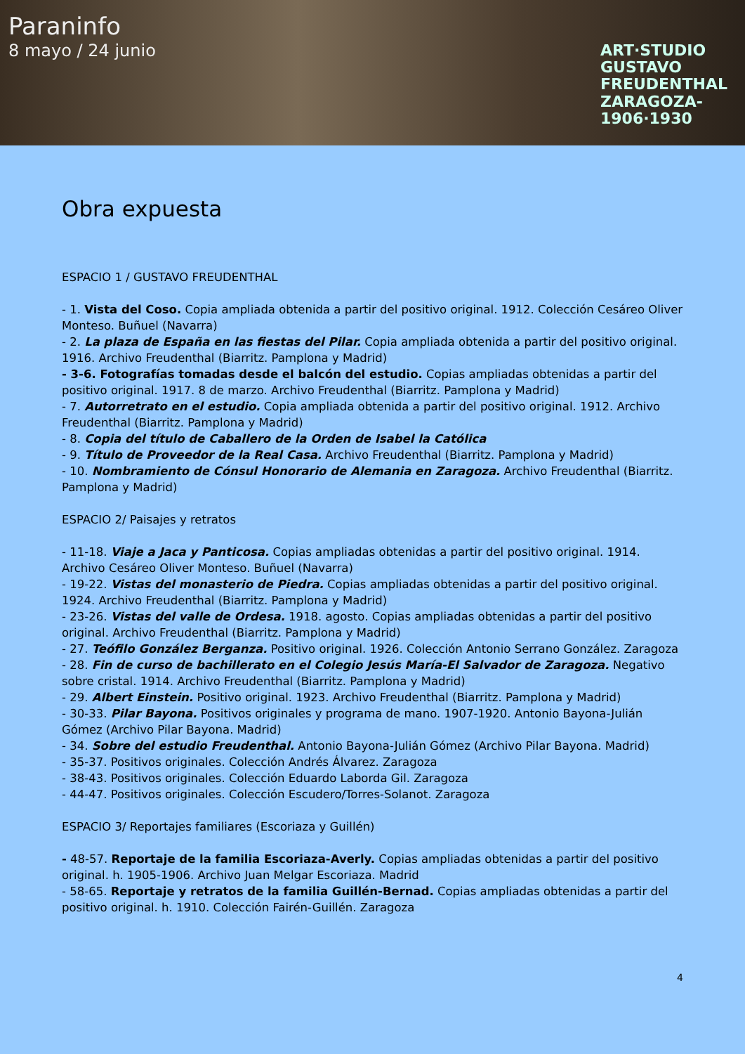Paraninfo
8 mayo / 24 junio
ART·STUDIO
GUSTAVO
FREUDENTHAL
ZARAGOZA-
1906·1930
Obra expuesta
ESPACIO 1 / GUSTAVO FREUDENTHAL
- 1. Vista del Coso. Copia ampliada obtenida a partir del positivo original. 1912. Colección Cesáreo Oliver Monteso. Buñuel (Navarra)
- 2. La plaza de España en las fiestas del Pilar. Copia ampliada obtenida a partir del positivo original. 1916. Archivo Freudenthal (Biarritz. Pamplona y Madrid)
- 3-6. Fotografías tomadas desde el balcón del estudio. Copias ampliadas obtenidas a partir del positivo original. 1917. 8 de marzo. Archivo Freudenthal (Biarritz. Pamplona y Madrid)
- 7. Autorretrato en el estudio. Copia ampliada obtenida a partir del positivo original. 1912. Archivo Freudenthal (Biarritz. Pamplona y Madrid)
- 8. Copia del título de Caballero de la Orden de Isabel la Católica
- 9. Título de Proveedor de la Real Casa. Archivo Freudenthal (Biarritz. Pamplona y Madrid)
- 10. Nombramiento de Cónsul Honorario de Alemania en Zaragoza. Archivo Freudenthal (Biarritz. Pamplona y Madrid)
ESPACIO 2/ Paisajes y retratos
- 11-18. Viaje a Jaca y Panticosa. Copias ampliadas obtenidas a partir del positivo original. 1914. Archivo Cesáreo Oliver Monteso. Buñuel (Navarra)
- 19-22. Vistas del monasterio de Piedra. Copias ampliadas obtenidas a partir del positivo original. 1924. Archivo Freudenthal (Biarritz. Pamplona y Madrid)
- 23-26. Vistas del valle de Ordesa. 1918. agosto. Copias ampliadas obtenidas a partir del positivo original. Archivo Freudenthal (Biarritz. Pamplona y Madrid)
- 27. Teófilo González Berganza. Positivo original. 1926. Colección Antonio Serrano González. Zaragoza
- 28. Fin de curso de bachillerato en el Colegio Jesús María-El Salvador de Zaragoza. Negativo sobre cristal. 1914. Archivo Freudenthal (Biarritz. Pamplona y Madrid)
- 29. Albert Einstein. Positivo original. 1923. Archivo Freudenthal (Biarritz. Pamplona y Madrid)
- 30-33. Pilar Bayona. Positivos originales y programa de mano. 1907-1920. Antonio Bayona-Julián Gómez (Archivo Pilar Bayona. Madrid)
- 34. Sobre del estudio Freudenthal. Antonio Bayona-Julián Gómez (Archivo Pilar Bayona. Madrid)
- 35-37. Positivos originales. Colección Andrés Álvarez. Zaragoza
- 38-43. Positivos originales. Colección Eduardo Laborda Gil. Zaragoza
- 44-47. Positivos originales. Colección Escudero/Torres-Solanot. Zaragoza
ESPACIO 3/ Reportajes familiares (Escoriaza y Guillén)
- 48-57. Reportaje de la familia Escoriaza-Averly. Copias ampliadas obtenidas a partir del positivo original. h. 1905-1906. Archivo Juan Melgar Escoriaza. Madrid
- 58-65. Reportaje y retratos de la familia Guillén-Bernad. Copias ampliadas obtenidas a partir del positivo original. h. 1910. Colección Fairén-Guillén. Zaragoza
4